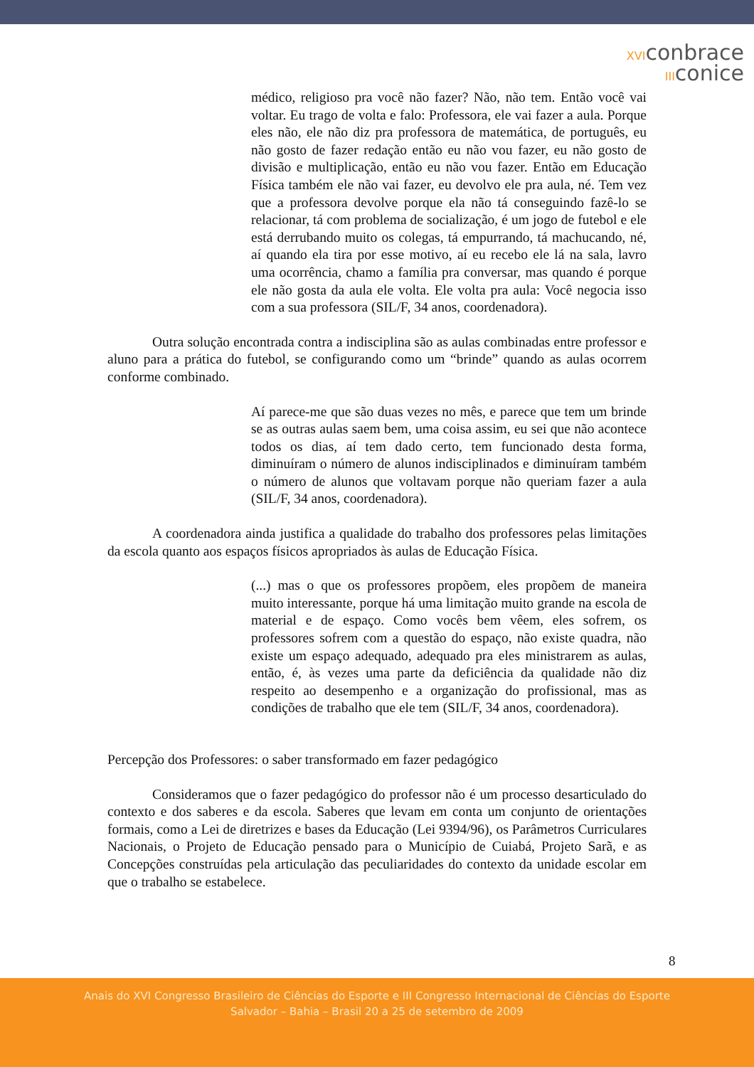XVIconbrace
IIIconice
médico, religioso pra você não fazer? Não, não tem. Então você vai voltar. Eu trago de volta e falo: Professora, ele vai fazer a aula. Porque eles não, ele não diz pra professora de matemática, de português, eu não gosto de fazer redação então eu não vou fazer, eu não gosto de divisão e multiplicação, então eu não vou fazer. Então em Educação Física também ele não vai fazer, eu devolvo ele pra aula, né. Tem vez que a professora devolve porque ela não tá conseguindo fazê-lo se relacionar, tá com problema de socialização, é um jogo de futebol e ele está derrubando muito os colegas, tá empurrando, tá machucando, né, aí quando ela tira por esse motivo, aí eu recebo ele lá na sala, lavro uma ocorrência, chamo a família pra conversar, mas quando é porque ele não gosta da aula ele volta. Ele volta pra aula: Você negocia isso com a sua professora (SIL/F, 34 anos, coordenadora).
Outra solução encontrada contra a indisciplina são as aulas combinadas entre professor e aluno para a prática do futebol, se configurando como um “brinde” quando as aulas ocorrem conforme combinado.
Aí parece-me que são duas vezes no mês, e parece que tem um brinde se as outras aulas saem bem, uma coisa assim, eu sei que não acontece todos os dias, aí tem dado certo, tem funcionado desta forma, diminuíram o número de alunos indisciplinados e diminuíram também o número de alunos que voltavam porque não queriam fazer a aula (SIL/F, 34 anos, coordenadora).
A coordenadora ainda justifica a qualidade do trabalho dos professores pelas limitações da escola quanto aos espaços físicos apropriados às aulas de Educação Física.
(...) mas o que os professores propõem, eles propõem de maneira muito interessante, porque há uma limitação muito grande na escola de material e de espaço. Como vocês bem vêem, eles sofrem, os professores sofrem com a questão do espaço, não existe quadra, não existe um espaço adequado, adequado pra eles ministrarem as aulas, então, é, às vezes uma parte da deficiência da qualidade não diz respeito ao desempenho e a organização do profissional, mas as condições de trabalho que ele tem (SIL/F, 34 anos, coordenadora).
Percepção dos Professores: o saber transformado em fazer pedagógico
Consideramos que o fazer pedagógico do professor não é um processo desarticulado do contexto e dos saberes e da escola. Saberes que levam em conta um conjunto de orientações formais, como a Lei de diretrizes e bases da Educação (Lei 9394/96), os Parâmetros Curriculares Nacionais, o Projeto de Educação pensado para o Município de Cuiabá, Projeto Sarã, e as Concepções construídas pela articulação das peculiaridades do contexto da unidade escolar em que o trabalho se estabelece.
8
Anais do XVI Congresso Brasileiro de Ciências do Esporte e III Congresso Internacional de Ciências do Esporte
Salvador – Bahia – Brasil 20 a 25 de setembro de 2009